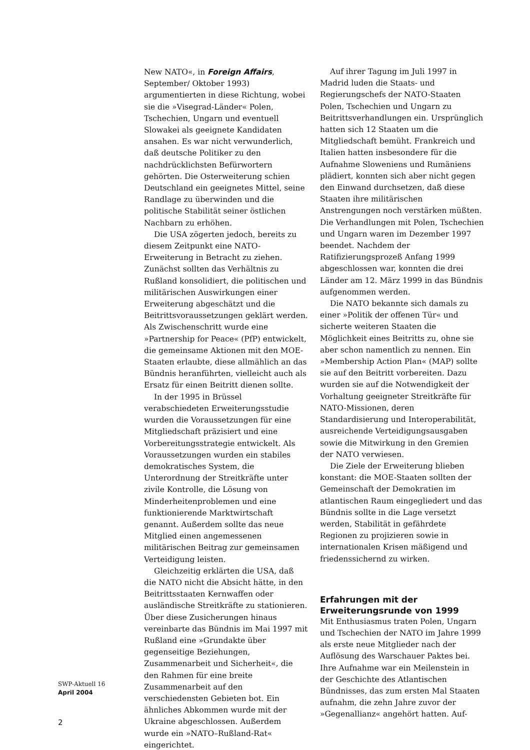New NATO«, in Foreign Affairs, September/ Oktober 1993) argumentierten in diese Richtung, wobei sie die »Visegrad-Länder« Polen, Tschechien, Ungarn und eventuell Slowakei als geeignete Kandidaten ansahen. Es war nicht verwunderlich, daß deutsche Politiker zu den nachdrücklichsten Befürwortern gehörten. Die Osterweiterung schien Deutschland ein geeignetes Mittel, seine Randlage zu überwinden und die politische Stabilität seiner östlichen Nachbarn zu erhöhen.
Die USA zögerten jedoch, bereits zu diesem Zeitpunkt eine NATO-Erweiterung in Betracht zu ziehen. Zunächst sollten das Verhältnis zu Rußland konsolidiert, die politischen und militärischen Auswirkungen einer Erweiterung abgeschätzt und die Beitrittsvoraussetzungen geklärt werden. Als Zwischenschritt wurde eine »Partnership for Peace« (PfP) entwickelt, die gemeinsame Aktionen mit den MOE-Staaten erlaubte, diese allmählich an das Bündnis heranführten, vielleicht auch als Ersatz für einen Beitritt dienen sollte.
In der 1995 in Brüssel verabschiedeten Erweiterungsstudie wurden die Voraussetzungen für eine Mitgliedschaft präzisiert und eine Vorbereitungsstrategie entwickelt. Als Voraussetzungen wurden ein stabiles demokratisches System, die Unterordnung der Streitkräfte unter zivile Kontrolle, die Lösung von Minderheitenproblemen und eine funktionierende Marktwirtschaft genannt. Außerdem sollte das neue Mitglied einen angemessenen militärischen Beitrag zur gemeinsamen Verteidigung leisten.
Gleichzeitig erklärten die USA, daß die NATO nicht die Absicht hätte, in den Beitrittsstaaten Kernwaffen oder ausländische Streitkräfte zu stationieren. Über diese Zusicherungen hinaus vereinbarte das Bündnis im Mai 1997 mit Rußland eine »Grundakte über gegenseitige Beziehungen, Zusammenarbeit und Sicherheit«, die den Rahmen für eine breite Zusammenarbeit auf den verschiedensten Gebieten bot. Ein ähnliches Abkommen wurde mit der Ukraine abgeschlossen. Außerdem wurde ein »NATO–Rußland-Rat« eingerichtet.
Auf ihrer Tagung im Juli 1997 in Madrid luden die Staats- und Regierungschefs der NATO-Staaten Polen, Tschechien und Ungarn zu Beitrittsverhandlungen ein. Ursprünglich hatten sich 12 Staaten um die Mitgliedschaft bemüht. Frankreich und Italien hatten insbesondere für die Aufnahme Sloweniens und Rumäniens plädiert, konnten sich aber nicht gegen den Einwand durchsetzen, daß diese Staaten ihre militärischen Anstrengungen noch verstärken müßten. Die Verhandlungen mit Polen, Tschechien und Ungarn waren im Dezember 1997 beendet. Nachdem der Ratifizierungsprozeß Anfang 1999 abgeschlossen war, konnten die drei Länder am 12. März 1999 in das Bündnis aufgenommen werden.
Die NATO bekannte sich damals zu einer »Politik der offenen Tür« und sicherte weiteren Staaten die Möglichkeit eines Beitritts zu, ohne sie aber schon namentlich zu nennen. Ein »Membership Action Plan« (MAP) sollte sie auf den Beitritt vorbereiten. Dazu wurden sie auf die Notwendigkeit der Vorhaltung geeigneter Streitkräfte für NATO-Missionen, deren Standardisierung und Interoperabilität, ausreichende Verteidigungsausgaben sowie die Mitwirkung in den Gremien der NATO verwiesen.
Die Ziele der Erweiterung blieben konstant: die MOE-Staaten sollten der Gemeinschaft der Demokratien im atlantischen Raum eingegliedert und das Bündnis sollte in die Lage versetzt werden, Stabilität in gefährdete Regionen zu projizieren sowie in internationalen Krisen mäßigend und friedenssichernd zu wirken.
Erfahrungen mit der Erweiterungsrunde von 1999
Mit Enthusiasmus traten Polen, Ungarn und Tschechien der NATO im Jahre 1999 als erste neue Mitglieder nach der Auflösung des Warschauer Paktes bei. Ihre Aufnahme war ein Meilenstein in der Geschichte des Atlantischen Bündnisses, das zum ersten Mal Staaten aufnahm, die zehn Jahre zuvor der »Gegenallianz« angehört hatten. Auf-
SWP-Aktuell 16
April 2004
2